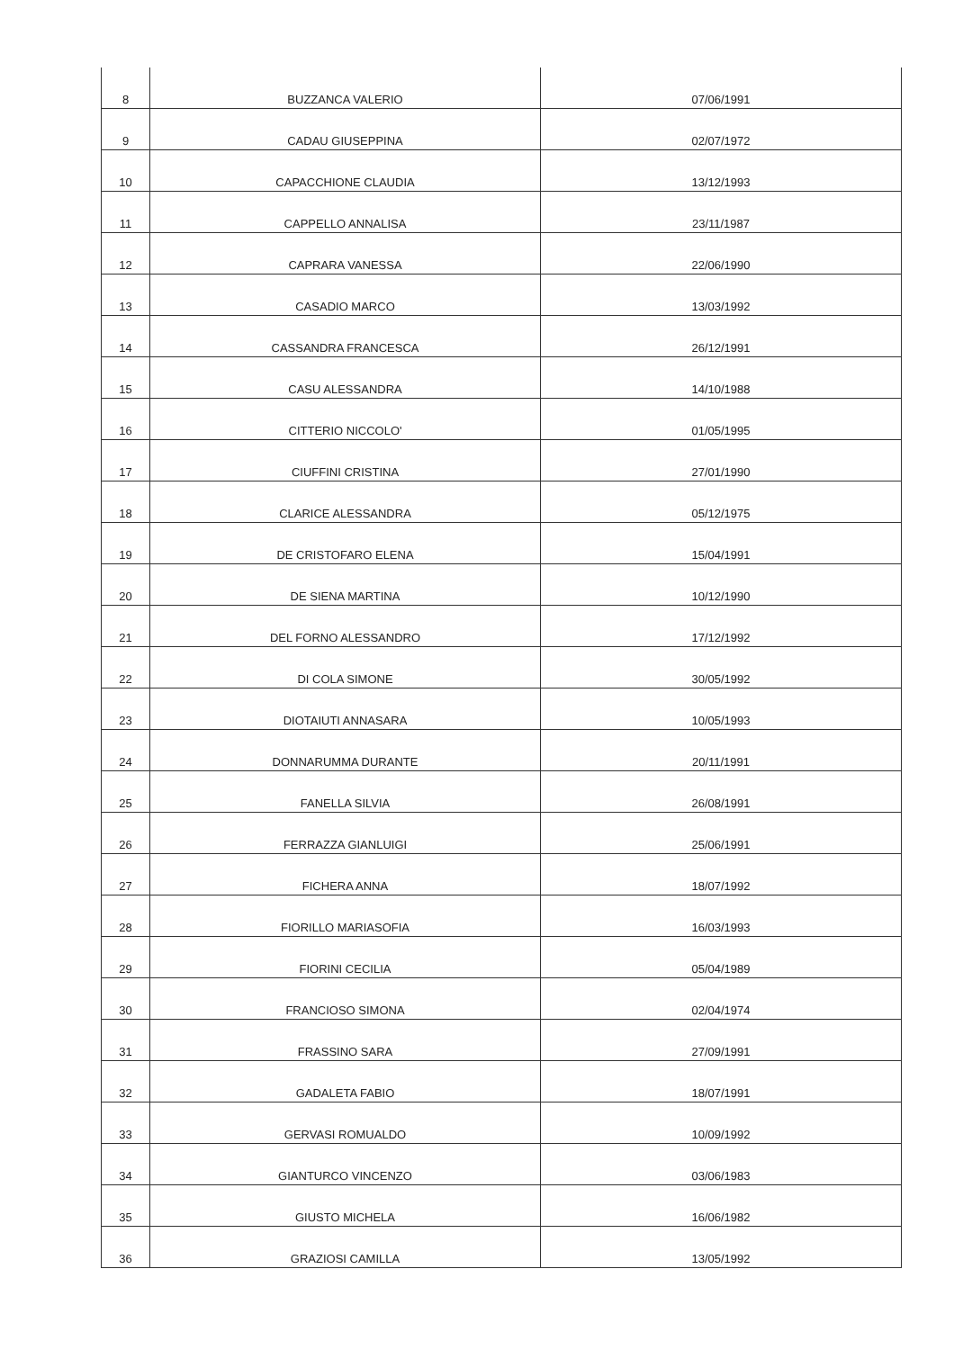| 8 | BUZZANCA VALERIO | 07/06/1991 |
| 9 | CADAU GIUSEPPINA | 02/07/1972 |
| 10 | CAPACCHIONE CLAUDIA | 13/12/1993 |
| 11 | CAPPELLO ANNALISA | 23/11/1987 |
| 12 | CAPRARA VANESSA | 22/06/1990 |
| 13 | CASADIO MARCO | 13/03/1992 |
| 14 | CASSANDRA FRANCESCA | 26/12/1991 |
| 15 | CASU ALESSANDRA | 14/10/1988 |
| 16 | CITTERIO NICCOLO' | 01/05/1995 |
| 17 | CIUFFINI CRISTINA | 27/01/1990 |
| 18 | CLARICE ALESSANDRA | 05/12/1975 |
| 19 | DE CRISTOFARO ELENA | 15/04/1991 |
| 20 | DE SIENA MARTINA | 10/12/1990 |
| 21 | DEL FORNO ALESSANDRO | 17/12/1992 |
| 22 | DI COLA SIMONE | 30/05/1992 |
| 23 | DIOTAIUTI ANNASARA | 10/05/1993 |
| 24 | DONNARUMMA DURANTE | 20/11/1991 |
| 25 | FANELLA SILVIA | 26/08/1991 |
| 26 | FERRAZZA GIANLUIGI | 25/06/1991 |
| 27 | FICHERA ANNA | 18/07/1992 |
| 28 | FIORILLO MARIASOFIA | 16/03/1993 |
| 29 | FIORINI CECILIA | 05/04/1989 |
| 30 | FRANCIOSO SIMONA | 02/04/1974 |
| 31 | FRASSINO SARA | 27/09/1991 |
| 32 | GADALETA FABIO | 18/07/1991 |
| 33 | GERVASI ROMUALDO | 10/09/1992 |
| 34 | GIANTURCO VINCENZO | 03/06/1983 |
| 35 | GIUSTO MICHELA | 16/06/1982 |
| 36 | GRAZIOSI CAMILLA | 13/05/1992 |